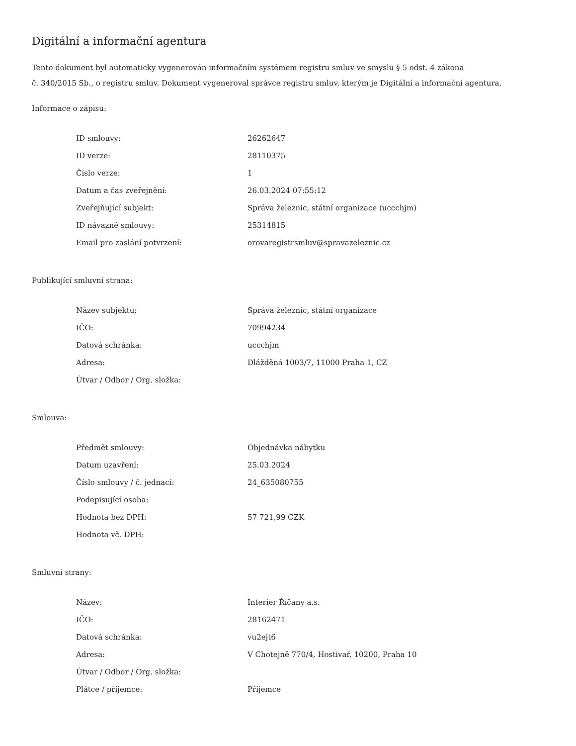Digitální a informační agentura
Tento dokument byl automaticky vygenerován informačním systémem registru smluv ve smyslu § 5 odst. 4 zákona
č. 340/2015 Sb., o registru smluv. Dokument vygeneroval správce registru smluv, kterým je Digitální a informační agentura.
Informace o zápisu:
| ID smlouvy: | 26262647 |
| ID verze: | 28110375 |
| Číslo verze: | 1 |
| Datum a čas zveřejnění: | 26.03.2024 07:55:12 |
| Zveřejňující subjekt: | Správa železnic, státní organizace (uccchjm) |
| ID návazné smlouvy: | 25314815 |
| Email pro zaslání potvrzení: | orovaregistrsmluv@spravazeleznic.cz |
Publikující smluvní strana:
| Název subjektu: | Správa železnic, státní organizace |
| IČO: | 70994234 |
| Datová schránka: | uccchjm |
| Adresa: | Dlážděná 1003/7, 11000 Praha 1, CZ |
| Útvar / Odbor / Org. složka: | |
Smlouva:
| Předmět smlouvy: | Objednávka nábytku |
| Datum uzavření: | 25.03.2024 |
| Číslo smlouvy / č. jednací: | 24_635080755 |
| Podepisující osoba: | |
| Hodnota bez DPH: | 57 721,99 CZK |
| Hodnota vč. DPH: | |
Smluvní strany:
| Název: | Interier Říčany a.s. |
| IČO: | 28162471 |
| Datová schránka: | vu2ejt6 |
| Adresa: | V Chotejně 770/4, Hostivař, 10200, Praha 10 |
| Útvar / Odbor / Org. složka: | |
| Plátce / příjemce: | Příjemce |